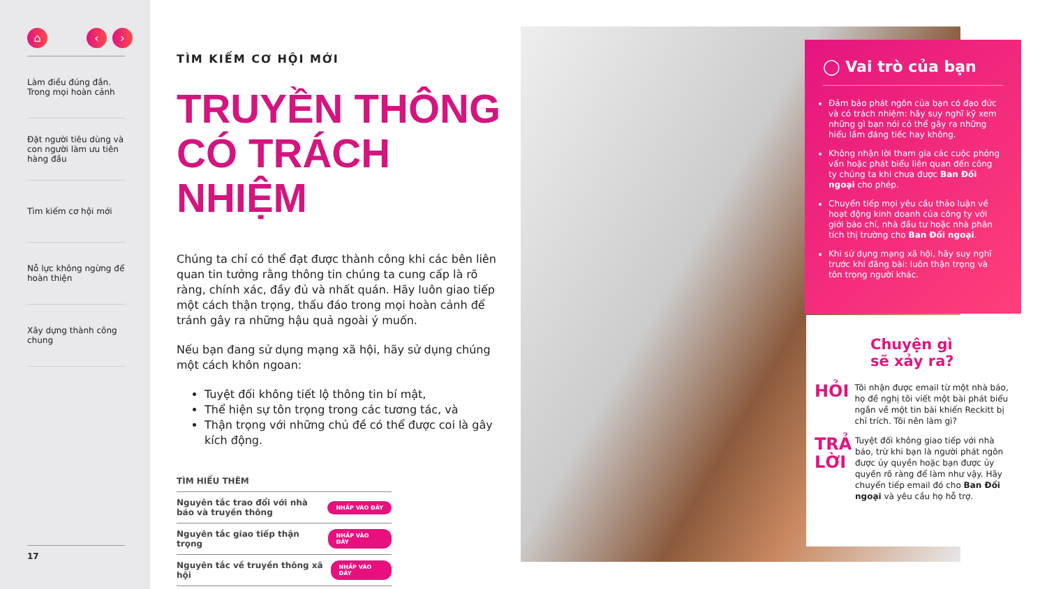⌂ ‹ ›
Làm điều đúng đắn. Trong mọi hoàn cảnh
Đặt người tiêu dùng và con người làm ưu tiên hàng đầu
Tìm kiếm cơ hội mới
Nỗ lực không ngừng để hoàn thiện
Xây dựng thành công chung
17
TÌM KIẾM CƠ HỘI MỚI
TRUYỀN THÔNG CÓ TRÁCH NHIỆM
Chúng ta chỉ có thể đạt được thành công khi các bên liên quan tin tưởng rằng thông tin chúng ta cung cấp là rõ ràng, chính xác, đầy đủ và nhất quán. Hãy luôn giao tiếp một cách thận trọng, thấu đáo trong mọi hoàn cảnh để tránh gây ra những hậu quả ngoài ý muốn.
Nếu bạn đang sử dụng mạng xã hội, hãy sử dụng chúng một cách khôn ngoan:
Tuyệt đối không tiết lộ thông tin bí mật,
Thể hiện sự tôn trọng trong các tương tác, và
Thận trọng với những chủ đề có thể được coi là gây kích động.
TÌM HIỂU THÊM
Nguyên tắc trao đổi với nhà
báo và truyền thông NHẤP VÀO ĐÂY
Nguyên tắc giao tiếp thận trọng NHẤP VÀO ĐÂY
Nguyên tắc về truyền thông xã hội NHẤP VÀO ĐÂY
◯ Vai trò của bạn
Đảm bảo phát ngôn của bạn có đạo đức và có trách nhiệm: hãy suy nghĩ kỹ xem những gì bạn nói có thể gây ra những hiểu lầm đáng tiếc hay không.
Không nhận lời tham gia các cuộc phỏng vấn hoặc phát biểu liên quan đến công ty chúng ta khi chưa được Ban Đối ngoại cho phép.
Chuyển tiếp mọi yêu cầu thảo luận về hoạt động kinh doanh của công ty với giới báo chí, nhà đầu tư hoặc nhà phân tích thị trường cho Ban Đối ngoại.
Khi sử dụng mạng xã hội, hãy suy nghĩ trước khi đăng bài: luôn thận trọng và tôn trọng người khác.
Chuyện gì
sẽ xảy ra?
HỎI Tôi nhận được email từ một nhà báo, họ đề nghị tôi viết một bài phát biểu ngắn về một tin bài khiến Reckitt bị chỉ trích. Tôi nên làm gì?
TRẢ LỜI Tuyệt đối không giao tiếp với nhà báo, trừ khi bạn là người phát ngôn được ủy quyền hoặc bạn được ủy quyền rõ ràng để làm như vậy. Hãy chuyển tiếp email đó cho Ban Đối ngoại và yêu cầu họ hỗ trợ.